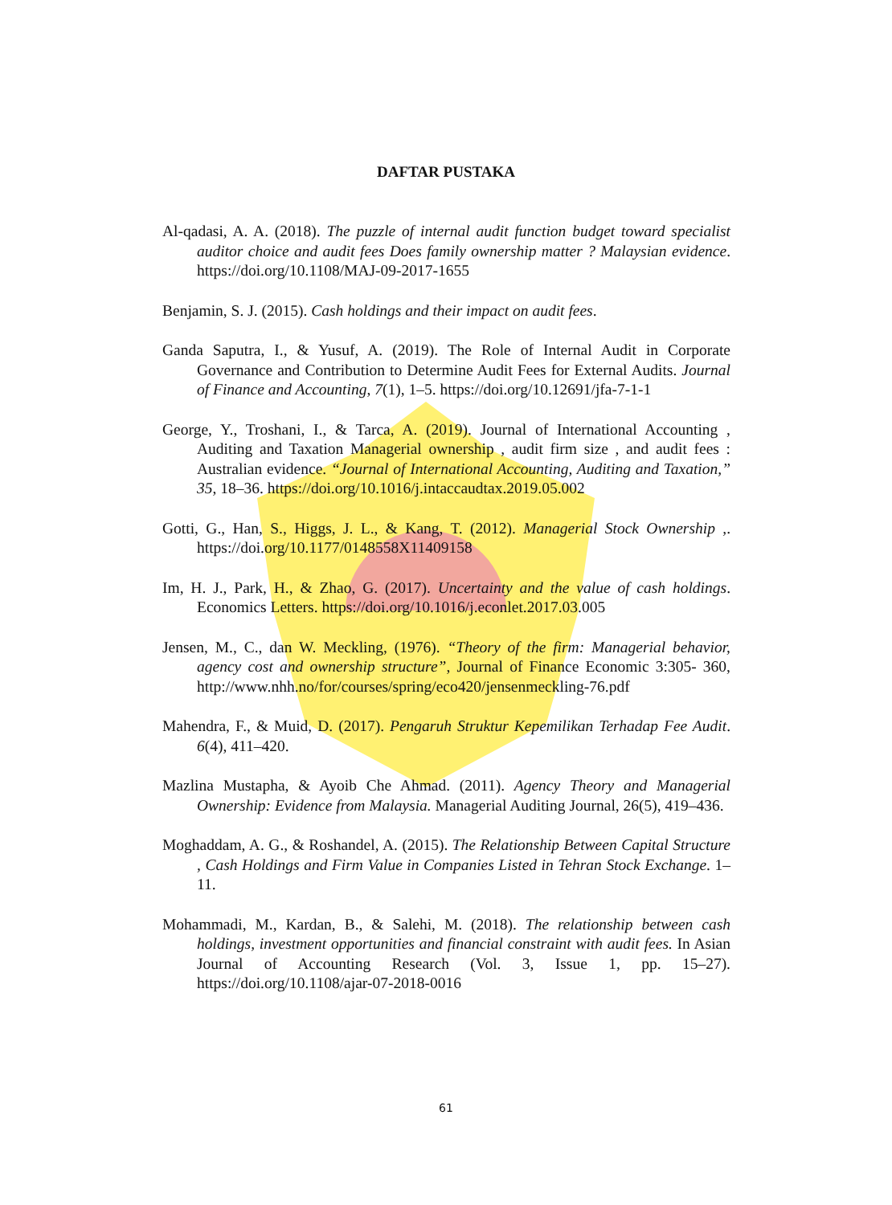DAFTAR PUSTAKA
Al-qadasi, A. A. (2018). The puzzle of internal audit function budget toward specialist auditor choice and audit fees Does family ownership matter ? Malaysian evidence. https://doi.org/10.1108/MAJ-09-2017-1655
Benjamin, S. J. (2015). Cash holdings and their impact on audit fees.
Ganda Saputra, I., & Yusuf, A. (2019). The Role of Internal Audit in Corporate Governance and Contribution to Determine Audit Fees for External Audits. Journal of Finance and Accounting, 7(1), 1–5. https://doi.org/10.12691/jfa-7-1-1
George, Y., Troshani, I., & Tarca, A. (2019). Journal of International Accounting , Auditing and Taxation Managerial ownership , audit firm size , and audit fees : Australian evidence. “Journal of International Accounting, Auditing and Taxation,” 35, 18–36. https://doi.org/10.1016/j.intaccaudtax.2019.05.002
Gotti, G., Han, S., Higgs, J. L., & Kang, T. (2012). Managerial Stock Ownership ,. https://doi.org/10.1177/0148558X11409158
Im, H. J., Park, H., & Zhao, G. (2017). Uncertainty and the value of cash holdings. Economics Letters. https://doi.org/10.1016/j.econlet.2017.03.005
Jensen, M., C., dan W. Meckling, (1976). “Theory of the firm: Managerial behavior, agency cost and ownership structure”, Journal of Finance Economic 3:305- 360, http://www.nhh.no/for/courses/spring/eco420/jensenmeckling-76.pdf
Mahendra, F., & Muid, D. (2017). Pengaruh Struktur Kepemilikan Terhadap Fee Audit. 6(4), 411–420.
Mazlina Mustapha, & Ayoib Che Ahmad. (2011). Agency Theory and Managerial Ownership: Evidence from Malaysia. Managerial Auditing Journal, 26(5), 419–436.
Moghaddam, A. G., & Roshandel, A. (2015). The Relationship Between Capital Structure , Cash Holdings and Firm Value in Companies Listed in Tehran Stock Exchange. 1–11.
Mohammadi, M., Kardan, B., & Salehi, M. (2018). The relationship between cash holdings, investment opportunities and financial constraint with audit fees. In Asian Journal of Accounting Research (Vol. 3, Issue 1, pp. 15–27). https://doi.org/10.1108/ajar-07-2018-0016
61